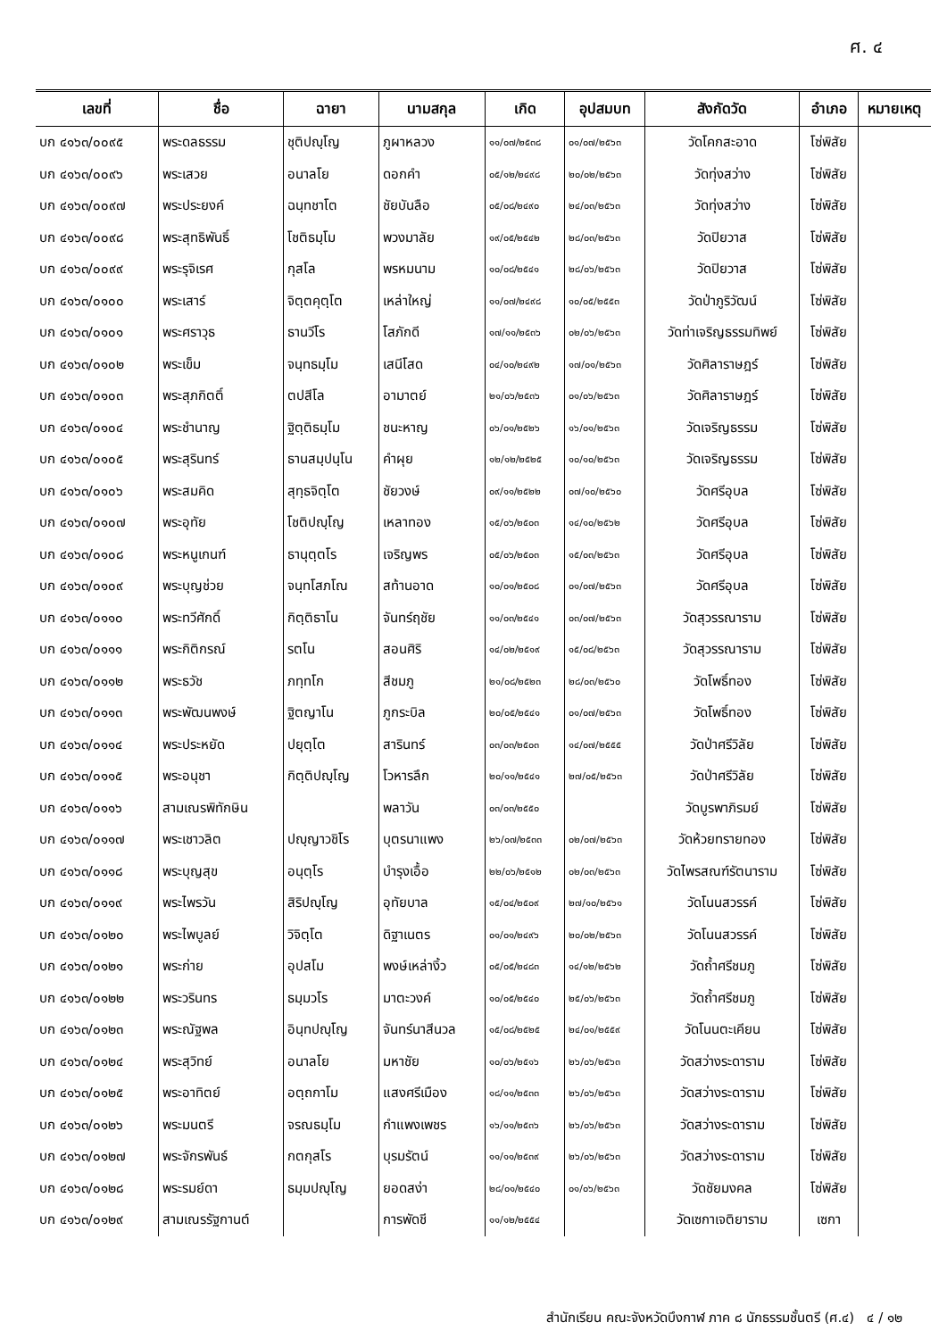ศ. ๔
| เลขที่ | ชื่อ | ฉายา | นามสกุล | เกิด | อุปสมบท | สังกัดวัด | อำเภอ | หมายเหตุ |
| --- | --- | --- | --- | --- | --- | --- | --- | --- |
| บก ๔๑๖๓/๐๐๙๕ | พระดลธรรม | ชุติปญฺโญ | ภูผาหลวง | ๑๑/๐๗/๒๕๓๘ | ๐๑/๐๗/๒๕๖๓ | วัดโคกสะอาด | โซ่พิสัย | |
| บก ๔๑๖๓/๐๐๙๖ | พระเสวย | อนาลโย | ดอกคำ | ๐๕/๑๒/๒๔๙๘ | ๒๐/๐๒/๒๕๖๓ | วัดทุ่งสว่าง | โซ่พิสัย | |
| บก ๔๑๖๓/๐๐๙๗ | พระประยงค์ | ฉนฺทชาโต | ชัยบันลือ | ๐๕/๐๘/๒๔๙๐ | ๒๔/๐๓/๒๕๖๓ | วัดทุ่งสว่าง | โซ่พิสัย | |
| บก ๔๑๖๓/๐๐๙๘ | พระสุทธิพันธิ์ | โชติธมฺโม | พวงมาลัย | ๑๙/๐๕/๒๕๔๒ | ๒๘/๐๓/๒๕๖๓ | วัดปิยวาส | โซ่พิสัย | |
| บก ๔๑๖๓/๐๐๙๙ | พระรุจิเรศ | กุสโล | พรหมนาม | ๑๐/๐๘/๒๕๔๑ | ๒๘/๐๖/๒๕๖๓ | วัดปิยวาส | โซ่พิสัย | |
| บก ๔๑๖๓/๐๑๐๐ | พระเสาร์ | จิตฺตคุตฺโต | เหล่าใหญ่ | ๑๑/๐๗/๒๔๙๘ | ๑๐/๐๕/๒๕๕๓ | วัดป่าภูริวัฒน์ | โซ่พิสัย | |
| บก ๔๑๖๓/๐๑๐๑ | พระศราวุธ | ธานวีโร | โสภักดี | ๑๗/๑๑/๒๕๓๖ | ๐๒/๐๖/๒๕๖๓ | วัดท่าเจริญธรรมทิพย์ | โซ่พิสัย | |
| บก ๔๑๖๓/๐๑๐๒ | พระเข็ม | จนฺทธมฺโม | เสนีโสด | ๐๔/๑๐/๒๔๙๒ | ๑๗/๐๑/๒๕๖๓ | วัดศิลาราษฎร์ | โซ่พิสัย | |
| บก ๔๑๖๓/๐๑๐๓ | พระสุภกิตติ์ | ตปสีโล | อามาตย์ | ๒๑/๐๖/๒๕๓๖ | ๐๑/๐๖/๒๕๖๓ | วัดศิลาราษฎร์ | โซ่พิสัย | |
| บก ๔๑๖๓/๐๑๐๔ | พระชำนาญ | ฐิตฺติธมฺโม | ชนะหาญ | ๐๖/๐๑/๒๕๒๖ | ๑๖/๐๑/๒๕๖๓ | วัดเจริญธรรม | โซ่พิสัย | |
| บก ๔๑๖๓/๐๑๐๕ | พระสุรินทร์ | ธานสมฺปนฺโน | คำผุย | ๑๒/๑๒/๒๕๒๕ | ๑๐/๑๐/๒๕๖๓ | วัดเจริญธรรม | โซ่พิสัย | |
| บก ๔๑๖๓/๐๑๐๖ | พระสมคิด | สุทฺธจิตฺโต | ชัยวงษ์ | ๐๙/๑๑/๒๕๒๒ | ๐๗/๑๐/๒๕๖๐ | วัดศรีอุบล | โซ่พิสัย | |
| บก ๔๑๖๓/๐๑๐๗ | พระอุทัย | โชติปญฺโญ | เหลาทอง | ๑๕/๐๖/๒๕๐๓ | ๑๔/๑๐/๒๕๖๒ | วัดศรีอุบล | โซ่พิสัย | |
| บก ๔๑๖๓/๐๑๐๘ | พระหนูเกนฑ์ | ธานุตฺตโร | เจริญพร | ๐๕/๐๖/๒๕๐๓ | ๑๕/๐๓/๒๕๖๓ | วัดศรีอุบล | โซ่พิสัย | |
| บก ๔๑๖๓/๐๑๐๙ | พระบุญช่วย | จนฺทโสภโณ | สท้านอาด | ๑๐/๐๑/๒๕๐๘ | ๐๑/๐๗/๒๕๖๓ | วัดศรีอุบล | โซ่พิสัย | |
| บก ๔๑๖๓/๐๑๑๐ | พระทวีศักดิ์ | กิตฺติธาโน | จันทร์ฤชัย | ๑๑/๐๓/๒๕๔๑ | ๐๓/๐๗/๒๕๖๓ | วัดสุวรรณาราม | โซ่พิสัย | |
| บก ๔๑๖๓/๐๑๑๑ | พระกิติกรณ์ | รตโน | สอนศิริ | ๑๔/๐๒/๒๕๑๙ | ๑๕/๐๘/๒๕๖๓ | วัดสุวรรณาราม | โซ่พิสัย | |
| บก ๔๑๖๓/๐๑๑๒ | พระธวัช | ภทฺทโก | สีชมภู | ๒๑/๐๘/๒๕๒๓ | ๒๘/๐๓/๒๕๖๐ | วัดโพธิ์ทอง | โซ่พิสัย | |
| บก ๔๑๖๓/๐๑๑๓ | พระพัฒนพงษ์ | ฐิตญาโน | ภูกระบิล | ๒๐/๐๕/๒๕๔๑ | ๐๑/๐๗/๒๕๖๓ | วัดโพธิ์ทอง | โซ่พิสัย | |
| บก ๔๑๖๓/๐๑๑๔ | พระประหยัด | ปยุตฺโต | สารินทร์ | ๐๓/๐๓/๒๕๐๓ | ๑๔/๐๗/๒๕๕๕ | วัดป่าศรีวิลัย | โซ่พิสัย | |
| บก ๔๑๖๓/๐๑๑๕ | พระอนุชา | กิตฺติปญฺโญ | โวหารลึก | ๒๐/๑๑/๒๕๔๑ | ๒๗/๐๕/๒๕๖๓ | วัดป่าศรีวิลัย | โซ่พิสัย | |
| บก ๔๑๖๓/๐๑๑๖ | สามเณรพิทักษิน | | พลาวัน | ๐๓/๐๓/๒๕๕๐ | | วัดบูรพาภิรมย์ | โซ่พิสัย | |
| บก ๔๑๖๓/๐๑๑๗ | พระเชาวลิต | ปญฺญาวชิโร | บุตรนาแพง | ๒๖/๐๗/๒๕๓๓ | ๐๒/๐๗/๒๕๖๓ | วัดห้วยทรายทอง | โซ่พิสัย | |
| บก ๔๑๖๓/๐๑๑๘ | พระบุญสุข | อนุตฺโร | บำรุงเอื้อ | ๒๒/๐๖/๒๕๑๒ | ๐๒/๐๓/๒๕๖๓ | วัดไพรสณฑ์รัตนาราม | โซ่พิสัย | |
| บก ๔๑๖๓/๐๑๑๙ | พระไพรวัน | สิริปญฺโญ | อุทัยบาล | ๑๕/๐๔/๒๕๐๙ | ๒๗/๑๐/๒๕๖๑ | วัดโนนสวรรค์ | โซ่พิสัย | |
| บก ๔๑๖๓/๐๑๒๐ | พระไพบูลย์ | วิจิตฺโต | ดิฐาเนตร | ๐๑/๐๑/๒๔๙๖ | ๒๐/๐๒/๒๕๖๓ | วัดโนนสวรรค์ | โซ่พิสัย | |
| บก ๔๑๖๓/๐๑๒๑ | พระก่าย | อุปสโม | พงษ์เหล่างิ้ว | ๐๕/๐๕/๒๔๘๓ | ๑๔/๑๒/๒๕๖๒ | วัดถ้ำศรีชมภู | โซ่พิสัย | |
| บก ๔๑๖๓/๐๑๒๒ | พระวรินทร | ธมฺมวโร | มาตะวงค์ | ๑๐/๐๕/๒๕๔๐ | ๒๕/๐๖/๒๕๖๓ | วัดถ้ำศรีชมภู | โซ่พิสัย | |
| บก ๔๑๖๓/๐๑๒๓ | พระณัฐพล | อินฺทปญฺโญ | จันทร์นาสีนวล | ๑๕/๐๘/๒๕๒๕ | ๒๔/๐๑/๒๕๕๙ | วัดโนนตะเคียน | โซ่พิสัย | |
| บก ๔๑๖๓/๐๑๒๔ | พระสุวิทย์ | อนาลโย | มหาชัย | ๑๐/๐๖/๒๕๑๖ | ๒๖/๐๖/๒๕๖๓ | วัดสว่างระดาราม | โซ่พิสัย | |
| บก ๔๑๖๓/๐๑๒๕ | พระอาทิตย์ | อตฺถกาโม | แสงศรีเมือง | ๑๘/๑๑/๒๕๓๓ | ๒๖/๐๖/๒๕๖๓ | วัดสว่างระดาราม | โซ่พิสัย | |
| บก ๔๑๖๓/๐๑๒๖ | พระมนตรี | จรณธมฺโม | กำแพงเพชร | ๑๖/๑๑/๒๕๓๖ | ๒๖/๐๖/๒๕๖๓ | วัดสว่างระดาราม | โซ่พิสัย | |
| บก ๔๑๖๓/๐๑๒๗ | พระจักรพันธ์ | กตกุสโร | บุรมรัตน์ | ๑๑/๑๑/๒๕๓๙ | ๒๖/๐๖/๒๕๖๓ | วัดสว่างระดาราม | โซ่พิสัย | |
| บก ๔๑๖๓/๐๑๒๘ | พระรมย์ดา | ธมฺมปญฺโญ | ยอดสง่า | ๒๘/๐๑/๒๕๔๐ | ๐๑/๐๖/๒๕๖๓ | วัดชัยมงคล | โซ่พิสัย | |
| บก ๔๑๖๓/๐๑๒๙ | สามเณรรัฐกานต์ | | การพัดชี | ๑๑/๑๒/๒๕๕๔ | | วัดเซกาเจติยาราม | เซกา | |
สำนักเรียน คณะจังหวัดบึงกาฬ ภาค ๘ นักธรรมชั้นตรี (ศ.๔) ๔ / ๑๒